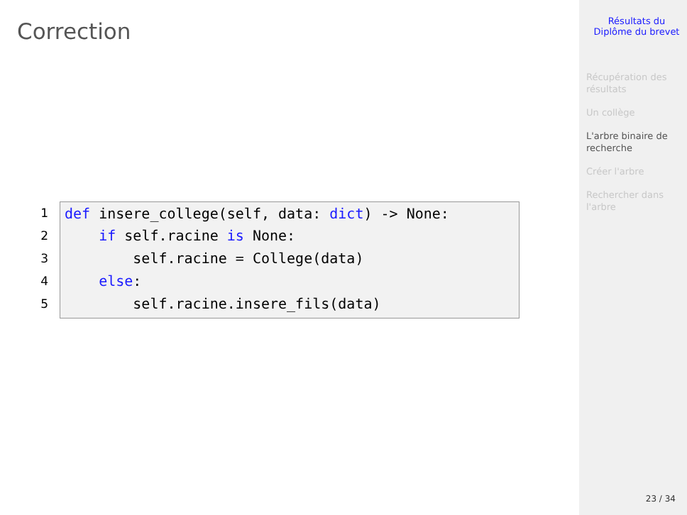Correction
1
def insere_college(self, data: dict) -> None:
2
if self.racine is None:
3
self.racine = College(data)
4
else:
5
self.racine.insere_fils(data)
Résultats du
Diplôme du brevet
Récupération des
résultats
Un collège
L'arbre binaire de
recherche
Créer l'arbre
Rechercher dans
l'arbre
23 / 34